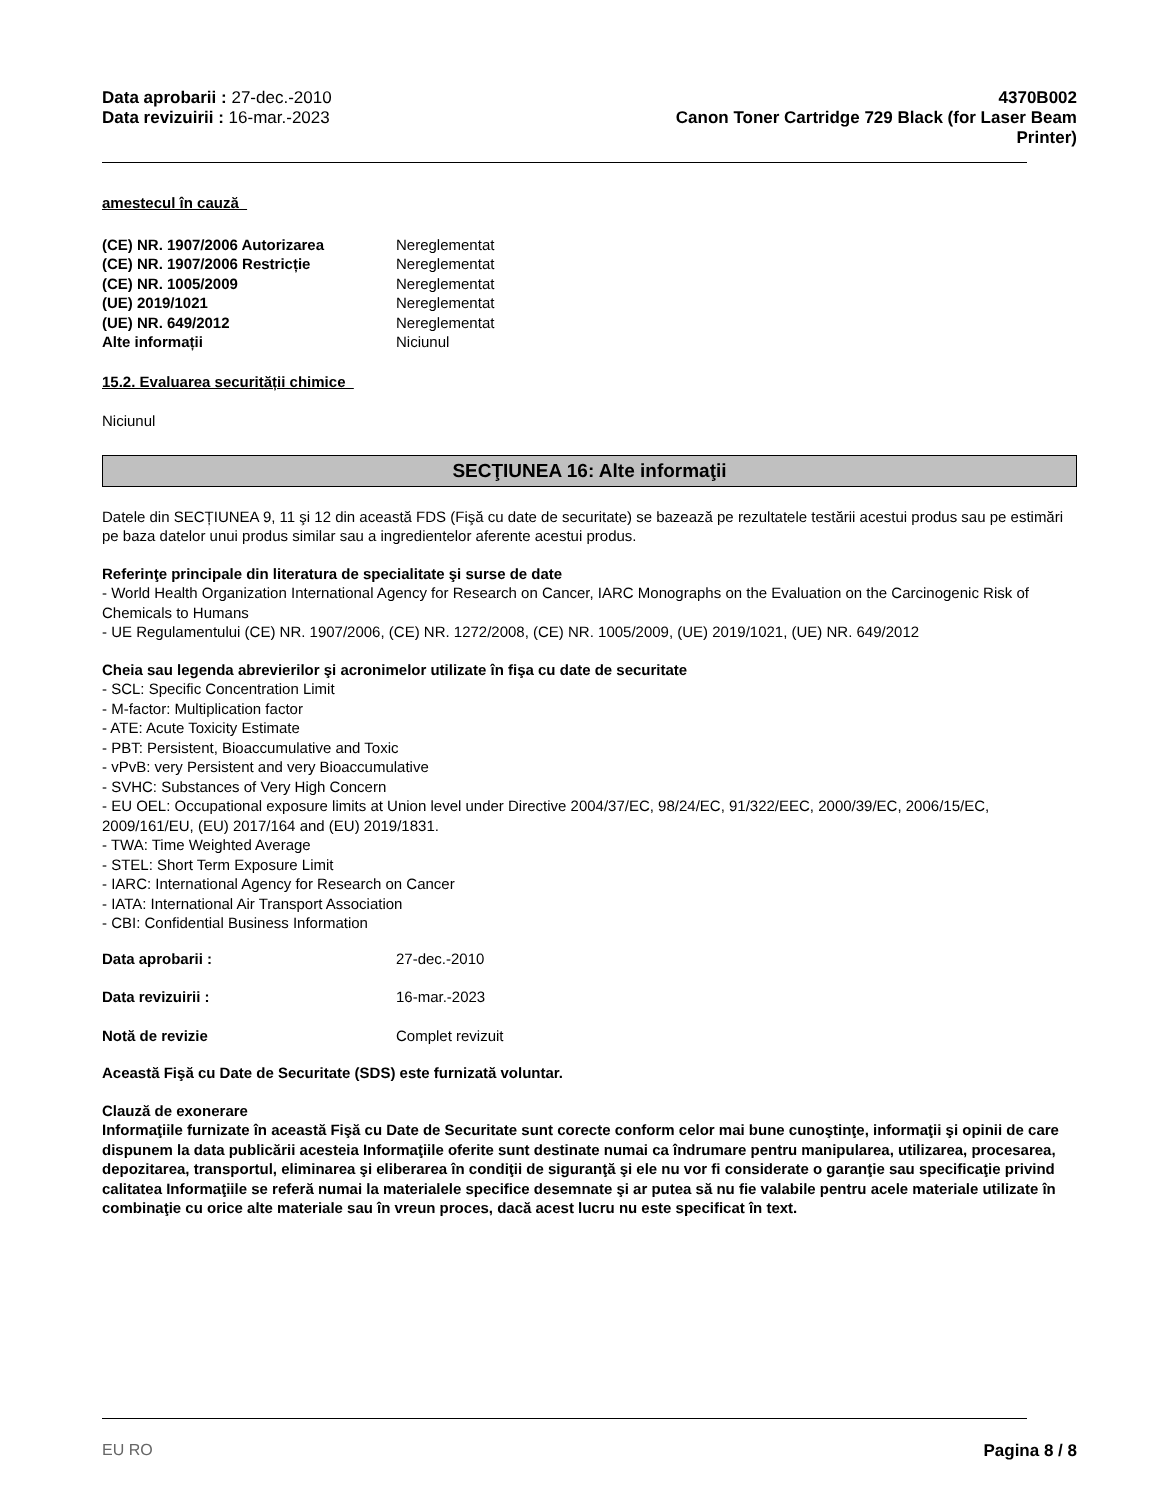Data aprobarii : 27-dec.-2010
Data revizuirii : 16-mar.-2023
4370B002
Canon Toner Cartridge 729 Black (for Laser Beam
Printer)
amestecul în cauză
| (CE) NR. 1907/2006 Autorizarea | Nereglementat |
| (CE) NR. 1907/2006 Restricție | Nereglementat |
| (CE) NR. 1005/2009 | Nereglementat |
| (UE) 2019/1021 | Nereglementat |
| (UE) NR. 649/2012 | Nereglementat |
| Alte informații | Niciunul |
15.2. Evaluarea securității chimice
Niciunul
SECŢIUNEA 16: Alte informaţii
Datele din SECȚIUNEA 9, 11 şi 12 din această FDS (Fişă cu date de securitate) se bazează pe rezultatele testării acestui produs sau pe estimări pe baza datelor unui produs similar sau a ingredientelor aferente acestui produs.
Referinţe principale din literatura de specialitate şi surse de date
- World Health Organization International Agency for Research on Cancer, IARC Monographs on the Evaluation on the Carcinogenic Risk of Chemicals to Humans
- UE Regulamentului (CE) NR. 1907/2006, (CE) NR. 1272/2008, (CE) NR. 1005/2009, (UE) 2019/1021, (UE) NR. 649/2012
Cheia sau legenda abrevierilor şi acronimelor utilizate în fişa cu date de securitate
- SCL: Specific Concentration Limit
- M-factor: Multiplication factor
- ATE: Acute Toxicity Estimate
- PBT: Persistent, Bioaccumulative and Toxic
- vPvB: very Persistent and very Bioaccumulative
- SVHC: Substances of Very High Concern
- EU OEL: Occupational exposure limits at Union level under Directive 2004/37/EC, 98/24/EC, 91/322/EEC, 2000/39/EC, 2006/15/EC, 2009/161/EU, (EU) 2017/164 and (EU) 2019/1831.
- TWA: Time Weighted Average
- STEL: Short Term Exposure Limit
- IARC: International Agency for Research on Cancer
- IATA: International Air Transport Association
- CBI: Confidential Business Information
| Data aprobarii : | 27-dec.-2010 |
| Data revizuirii : | 16-mar.-2023 |
| Notă de revizie | Complet revizuit |
Această Fişă cu Date de Securitate (SDS) este furnizată voluntar.
Clauză de exonerare
Informaţiile furnizate în această Fişă cu Date de Securitate sunt corecte conform celor mai bune cunoştinţe, informaţii şi opinii de care dispunem la data publicării acesteia Informaţiile oferite sunt destinate numai ca îndrumare pentru manipularea, utilizarea, procesarea, depozitarea, transportul, eliminarea şi eliberarea în condiţii de siguranţă şi ele nu vor fi considerate o garanţie sau specificaţie privind calitatea Informaţiile se referă numai la materialele specifice desemnate şi ar putea să nu fie valabile pentru acele materiale utilizate în combinaţie cu orice alte materiale sau în vreun proces, dacă acest lucru nu este specificat în text.
EU RO Pagina 8 / 8